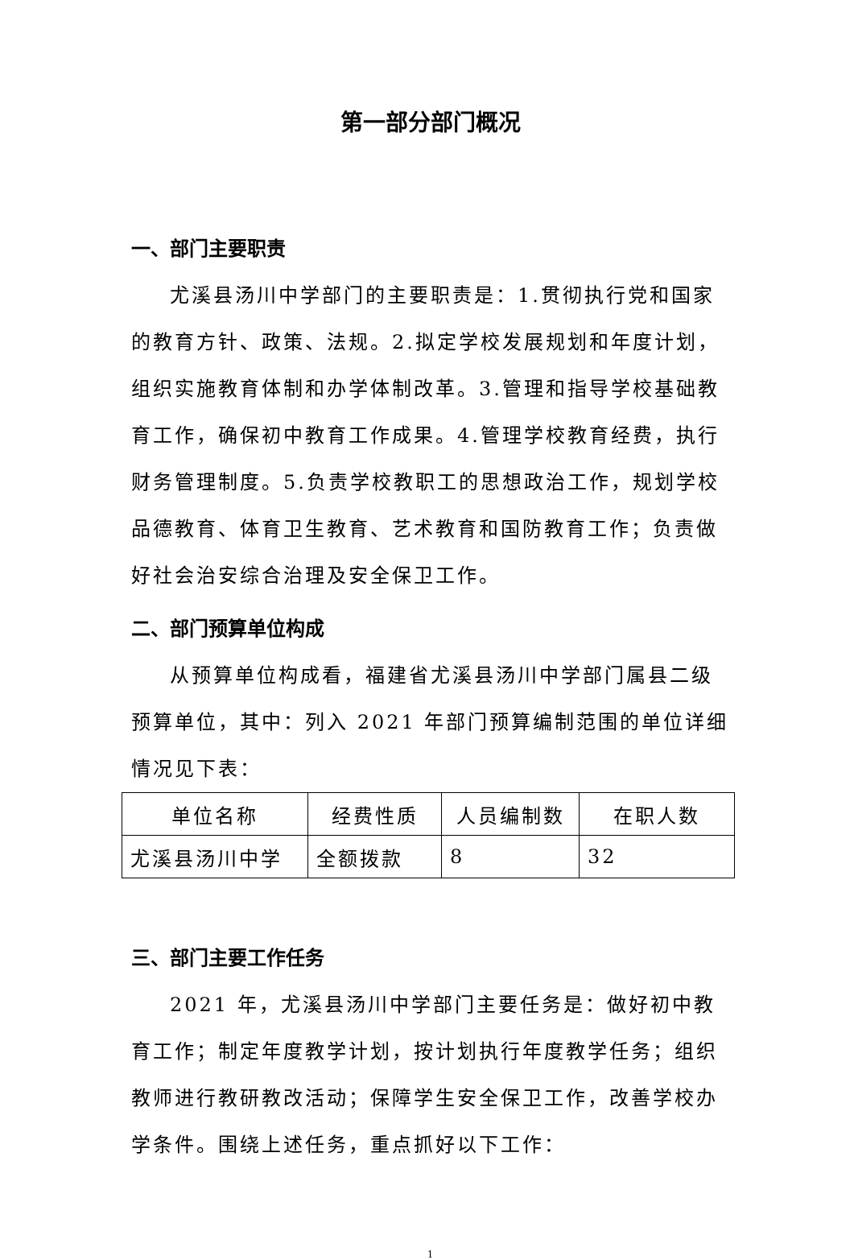第一部分部门概况
一、部门主要职责
尤溪县汤川中学部门的主要职责是：1.贯彻执行党和国家的教育方针、政策、法规。2.拟定学校发展规划和年度计划，组织实施教育体制和办学体制改革。3.管理和指导学校基础教育工作，确保初中教育工作成果。4.管理学校教育经费，执行财务管理制度。5.负责学校教职工的思想政治工作，规划学校品德教育、体育卫生教育、艺术教育和国防教育工作；负责做好社会治安综合治理及安全保卫工作。
二、部门预算单位构成
从预算单位构成看，福建省尤溪县汤川中学部门属县二级预算单位，其中：列入 2021 年部门预算编制范围的单位详细情况见下表：
| 单位名称 | 经费性质 | 人员编制数 | 在职人数 |
| 尤溪县汤川中学 | 全额拨款 | 8 | 32 |
三、部门主要工作任务
2021 年，尤溪县汤川中学部门主要任务是：做好初中教育工作；制定年度教学计划，按计划执行年度教学任务；组织教师进行教研教改活动；保障学生安全保卫工作，改善学校办学条件。围绕上述任务，重点抓好以下工作：
1